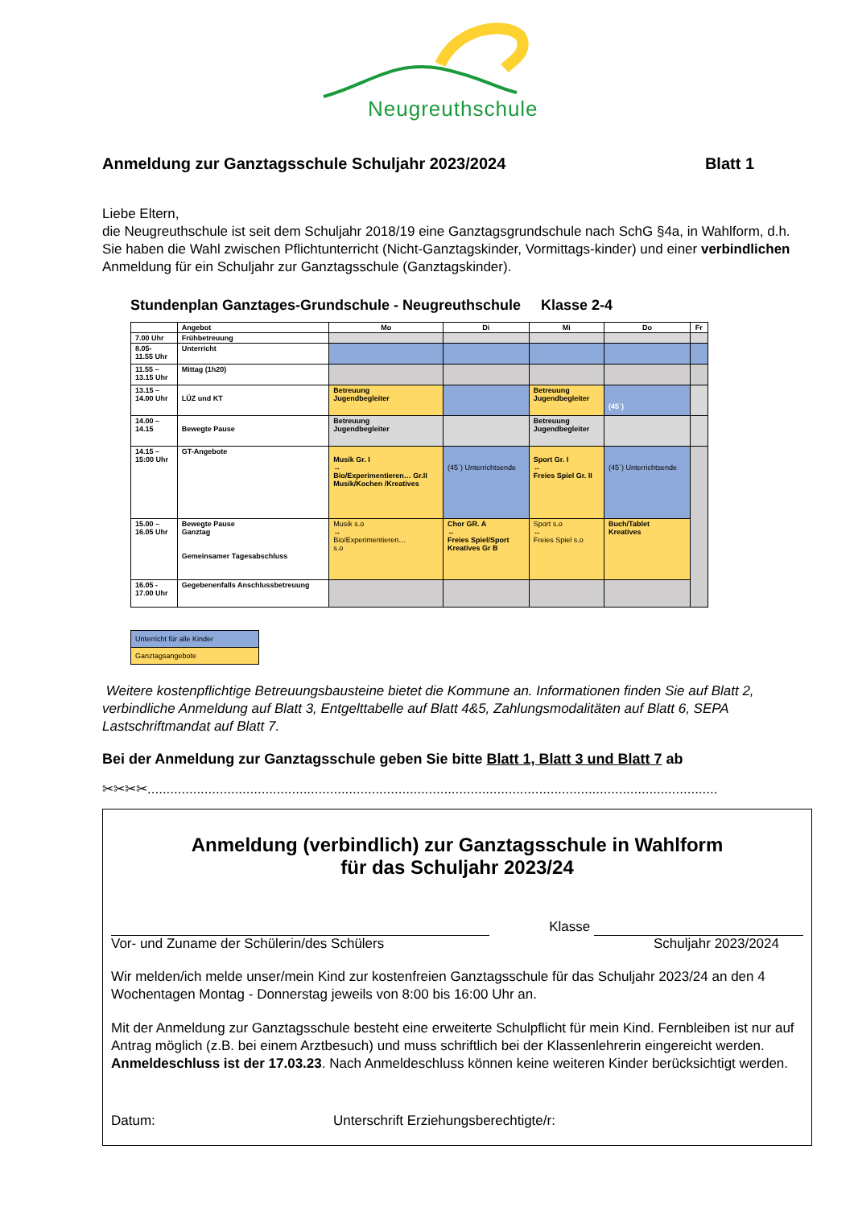Neugreuthschule
Anmeldung zur Ganztagsschule Schuljahr 2023/2024 Blatt 1
Liebe Eltern,
die Neugreuthschule ist seit dem Schuljahr 2018/19 eine Ganztagsgrundschule nach SchG §4a, in Wahlform, d.h. Sie haben die Wahl zwischen Pflichtunterricht (Nicht-Ganztagskinder, Vormittags-kinder) und einer verbindlichen Anmeldung für ein Schuljahr zur Ganztagsschule (Ganztagskinder).
Stundenplan Ganztages-Grundschule - Neugreuthschule Klasse 2-4
| | Angebot | Mo | Di | Mi | Do | Fr |
| --- | --- | --- | --- | --- | --- | --- |
| 7.00 Uhr | Frühbetreuung | | | | | |
| 8.05- 11.55 Uhr | Unterricht | | | | | |
| 11.55 – 13.15 Uhr | Mittag (1h20) | | | | | |
| 13.15 – 14.00 Uhr | LÜZ und KT | Betreuung Jugendbegleiter | | Betreuung Jugendbegleiter | (45`) | |
| 14.00 – 14.15 | Bewegte Pause | Betreuung Jugendbegleiter | | Betreuung Jugendbegleiter | | |
| 14.15 – 15:00 Uhr | GT-Angebote | Musik Gr. I ↔ Bio/Experimentieren… Gr.II Musik/Kochen /Kreatives | (45`) Unterrichtsende | Sport Gr. I ↔ Freies Spiel Gr. II | (45`) Unterrichtsende | |
| 15.00 – 16.05 Uhr | Bewegte Pause Ganztag Gemeinsamer Tagesabschluss | Musik s.o ↔ Bio/Experimentieren… s.o | Chor GR. A ↔ Freies Spiel/Sport Kreatives Gr B | Sport s.o ↔ Freies Spiel s.o | Buch/Tablet Kreatives | |
| 16.05 - 17.00 Uhr | Gegebenenfalls Anschlussbetreuung | | | | | |
Unterricht für alle Kinder
Ganztagsangebote
Weitere kostenpflichtige Betreuungsbausteine bietet die Kommune an. Informationen finden Sie auf Blatt 2, verbindliche Anmeldung auf Blatt 3, Entgelttabelle auf Blatt 4&5, Zahlungsmodalitäten auf Blatt 6, SEPA Lastschriftmandat auf Blatt 7.
Bei der Anmeldung zur Ganztagsschule geben Sie bitte Blatt 1, Blatt 3 und Blatt 7 ab
✂✂✂✂......................................................................................................................................................
Anmeldung (verbindlich) zur Ganztagsschule in Wahlform
für das Schuljahr 2023/24
Klasse
Vor- und Zuname der Schülerin/des Schülers Schuljahr 2023/2024
Wir melden/ich melde unser/mein Kind zur kostenfreien Ganztagsschule für das Schuljahr 2023/24 an den 4 Wochentagen Montag - Donnerstag jeweils von 8:00 bis 16:00 Uhr an.
Mit der Anmeldung zur Ganztagsschule besteht eine erweiterte Schulpflicht für mein Kind. Fernbleiben ist nur auf Antrag möglich (z.B. bei einem Arztbesuch) und muss schriftlich bei der Klassenlehrerin eingereicht werden. Anmeldeschluss ist der 17.03.23. Nach Anmeldeschluss können keine weiteren Kinder berücksichtigt werden.
Datum: Unterschrift Erziehungsberechtigte/r: